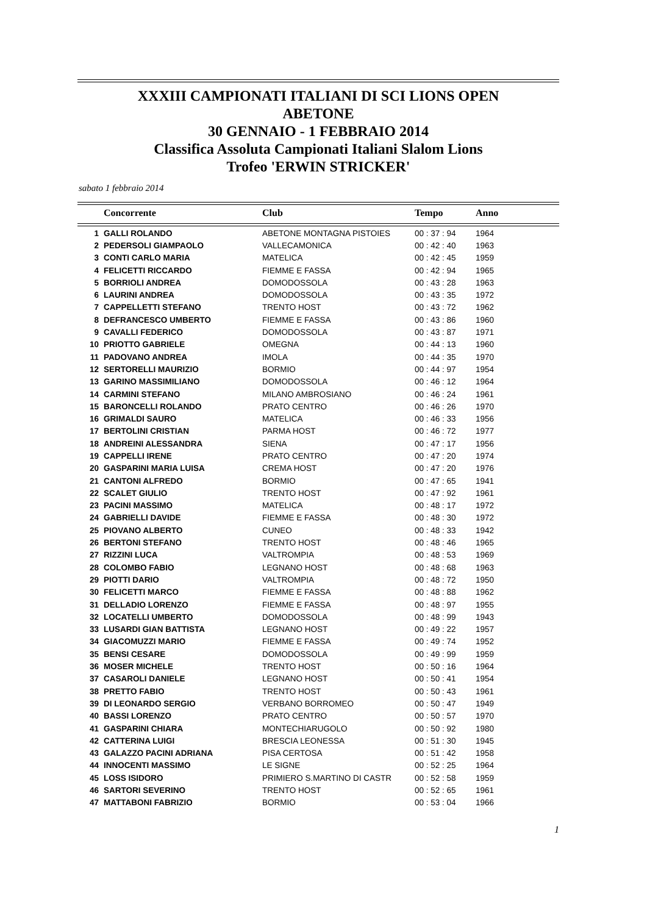XXXIII CAMPIONATI ITALIANI DI SCI LIONS OPEN
ABETONE
30 GENNAIO - 1 FEBBRAIO 2014
Classifica Assoluta Campionati Italiani Slalom Lions
Trofeo 'ERWIN STRICKER'
sabato 1 febbraio 2014
| | Concorrente | Club | Tempo | Anno |
| --- | --- | --- | --- | --- |
| 1 | GALLI ROLANDO | ABETONE MONTAGNA PISTOIES | 00 : 37 : 94 | 1964 |
| 2 | PEDERSOLI GIAMPAOLO | VALLECAMONICA | 00 : 42 : 40 | 1963 |
| 3 | CONTI CARLO MARIA | MATELICA | 00 : 42 : 45 | 1959 |
| 4 | FELICETTI RICCARDO | FIEMME E FASSA | 00 : 42 : 94 | 1965 |
| 5 | BORRIOLI ANDREA | DOMODOSSOLA | 00 : 43 : 28 | 1963 |
| 6 | LAURINI ANDREA | DOMODOSSOLA | 00 : 43 : 35 | 1972 |
| 7 | CAPPELLETTI STEFANO | TRENTO HOST | 00 : 43 : 72 | 1962 |
| 8 | DEFRANCESCO UMBERTO | FIEMME E FASSA | 00 : 43 : 86 | 1960 |
| 9 | CAVALLI FEDERICO | DOMODOSSOLA | 00 : 43 : 87 | 1971 |
| 10 | PRIOTTO GABRIELE | OMEGNA | 00 : 44 : 13 | 1960 |
| 11 | PADOVANO ANDREA | IMOLA | 00 : 44 : 35 | 1970 |
| 12 | SERTORELLI MAURIZIO | BORMIO | 00 : 44 : 97 | 1954 |
| 13 | GARINO MASSIMILIANO | DOMODOSSOLA | 00 : 46 : 12 | 1964 |
| 14 | CARMINI STEFANO | MILANO AMBROSIANO | 00 : 46 : 24 | 1961 |
| 15 | BARONCELLI ROLANDO | PRATO CENTRO | 00 : 46 : 26 | 1970 |
| 16 | GRIMALDI SAURO | MATELICA | 00 : 46 : 33 | 1956 |
| 17 | BERTOLINI CRISTIAN | PARMA HOST | 00 : 46 : 72 | 1977 |
| 18 | ANDREINI ALESSANDRA | SIENA | 00 : 47 : 17 | 1956 |
| 19 | CAPPELLI IRENE | PRATO CENTRO | 00 : 47 : 20 | 1974 |
| 20 | GASPARINI MARIA LUISA | CREMA HOST | 00 : 47 : 20 | 1976 |
| 21 | CANTONI ALFREDO | BORMIO | 00 : 47 : 65 | 1941 |
| 22 | SCALET GIULIO | TRENTO HOST | 00 : 47 : 92 | 1961 |
| 23 | PACINI MASSIMO | MATELICA | 00 : 48 : 17 | 1972 |
| 24 | GABRIELLI DAVIDE | FIEMME E FASSA | 00 : 48 : 30 | 1972 |
| 25 | PIOVANO ALBERTO | CUNEO | 00 : 48 : 33 | 1942 |
| 26 | BERTONI STEFANO | TRENTO HOST | 00 : 48 : 46 | 1965 |
| 27 | RIZZINI LUCA | VALTROMPIA | 00 : 48 : 53 | 1969 |
| 28 | COLOMBO FABIO | LEGNANO HOST | 00 : 48 : 68 | 1963 |
| 29 | PIOTTI DARIO | VALTROMPIA | 00 : 48 : 72 | 1950 |
| 30 | FELICETTI MARCO | FIEMME E FASSA | 00 : 48 : 88 | 1962 |
| 31 | DELLADIO LORENZO | FIEMME E FASSA | 00 : 48 : 97 | 1955 |
| 32 | LOCATELLI UMBERTO | DOMODOSSOLA | 00 : 48 : 99 | 1943 |
| 33 | LUSARDI GIAN BATTISTA | LEGNANO HOST | 00 : 49 : 22 | 1957 |
| 34 | GIACOMUZZI MARIO | FIEMME E FASSA | 00 : 49 : 74 | 1952 |
| 35 | BENSI CESARE | DOMODOSSOLA | 00 : 49 : 99 | 1959 |
| 36 | MOSER MICHELE | TRENTO HOST | 00 : 50 : 16 | 1964 |
| 37 | CASAROLI DANIELE | LEGNANO HOST | 00 : 50 : 41 | 1954 |
| 38 | PRETTO FABIO | TRENTO HOST | 00 : 50 : 43 | 1961 |
| 39 | DI LEONARDO SERGIO | VERBANO BORROMEO | 00 : 50 : 47 | 1949 |
| 40 | BASSI LORENZO | PRATO CENTRO | 00 : 50 : 57 | 1970 |
| 41 | GASPARINI CHIARA | MONTECHIARUGOLO | 00 : 50 : 92 | 1980 |
| 42 | CATTERINA LUIGI | BRESCIA LEONESSA | 00 : 51 : 30 | 1945 |
| 43 | GALAZZO PACINI ADRIANA | PISA CERTOSA | 00 : 51 : 42 | 1958 |
| 44 | INNOCENTI MASSIMO | LE SIGNE | 00 : 52 : 25 | 1964 |
| 45 | LOSS ISIDORO | PRIMIERO S.MARTINO DI CASTR | 00 : 52 : 58 | 1959 |
| 46 | SARTORI SEVERINO | TRENTO HOST | 00 : 52 : 65 | 1961 |
| 47 | MATTABONI FABRIZIO | BORMIO | 00 : 53 : 04 | 1966 |
1